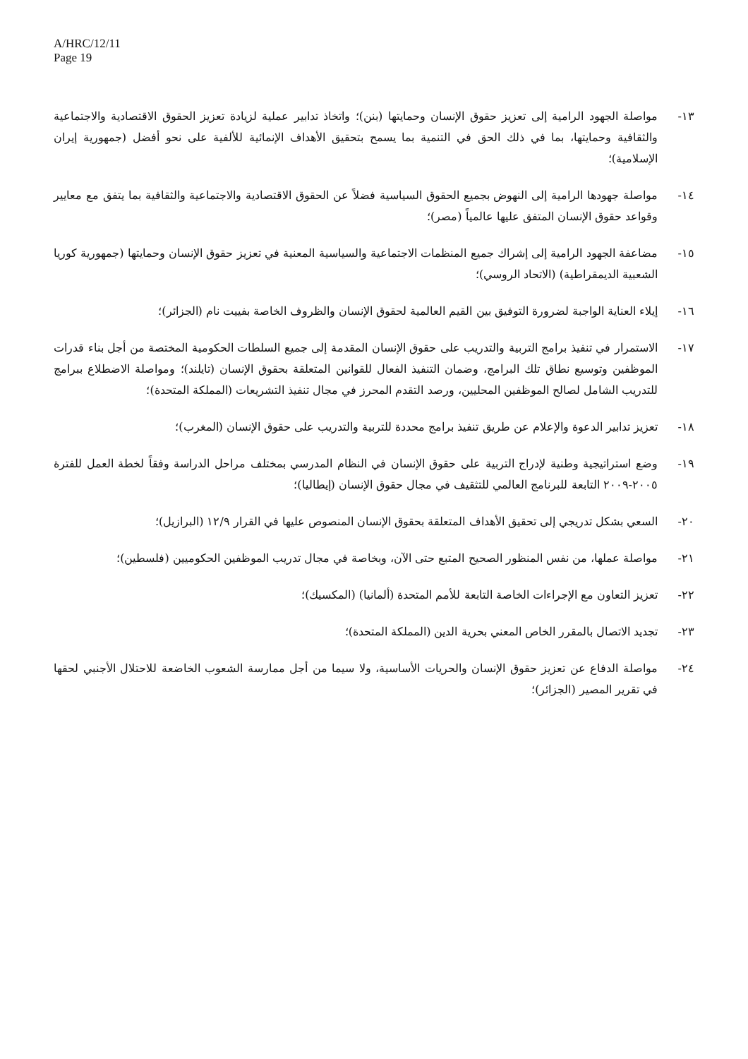A/HRC/12/11
Page 19
١٣- مواصلة الجهود الرامية إلى تعزيز حقوق الإنسان وحمايتها (بنن)؛ واتخاذ تدابير عملية لزيادة تعزيز الحقوق الاقتصادية والاجتماعية والثقافية وحمايتها، بما في ذلك الحق في التنمية بما يسمح بتحقيق الأهداف الإنمائية للألفية على نحو أفضل (جمهورية إيران الإسلامية)؛
١٤- مواصلة جهودها الرامية إلى النهوض بجميع الحقوق السياسية فضلاً عن الحقوق الاقتصادية والاجتماعية والثقافية بما يتفق مع معايير وقواعد حقوق الإنسان المتفق عليها عالمياً (مصر)؛
١٥- مضاعفة الجهود الرامية إلى إشراك جميع المنظمات الاجتماعية والسياسية المعنية في تعزيز حقوق الإنسان وحمايتها (جمهورية كوريا الشعبية الديمقراطية) (الاتحاد الروسي)؛
١٦- إيلاء العناية الواجبة لضرورة التوفيق بين القيم العالمية لحقوق الإنسان والظروف الخاصة بفييت نام (الجزائر)؛
١٧- الاستمرار في تنفيذ برامج التربية والتدريب على حقوق الإنسان المقدمة إلى جميع السلطات الحكومية المختصة من أجل بناء قدرات الموظفين وتوسيع نطاق تلك البرامج، وضمان التنفيذ الفعال للقوانين المتعلقة بحقوق الإنسان (تايلند)؛ ومواصلة الاضطلاع ببرامج للتدريب الشامل لصالح الموظفين المحليين، ورصد التقدم المحرز في مجال تنفيذ التشريعات (المملكة المتحدة)؛
١٨- تعزيز تدابير الدعوة والإعلام عن طريق تنفيذ برامج محددة للتربية والتدريب على حقوق الإنسان (المغرب)؛
١٩- وضع استراتيجية وطنية لإدراج التربية على حقوق الإنسان في النظام المدرسي بمختلف مراحل الدراسة وفقاً لخطة العمل للفترة ٢٠٠٥-٢٠٠٩ التابعة للبرنامج العالمي للتثقيف في مجال حقوق الإنسان (إيطاليا)؛
٢٠- السعي بشكل تدريجي إلى تحقيق الأهداف المتعلقة بحقوق الإنسان المنصوص عليها في القرار ١٢/٩ (البرازيل)؛
٢١- مواصلة عملها، من نفس المنظور الصحيح المتبع حتى الآن، وبخاصة في مجال تدريب الموظفين الحكوميين (فلسطين)؛
٢٢- تعزيز التعاون مع الإجراءات الخاصة التابعة للأمم المتحدة (ألمانيا) (المكسيك)؛
٢٣- تجديد الاتصال بالمقرر الخاص المعني بحرية الدين (المملكة المتحدة)؛
٢٤- مواصلة الدفاع عن تعزيز حقوق الإنسان والحريات الأساسية، ولا سيما من أجل ممارسة الشعوب الخاضعة للاحتلال الأجنبي لحقها في تقرير المصير (الجزائر)؛